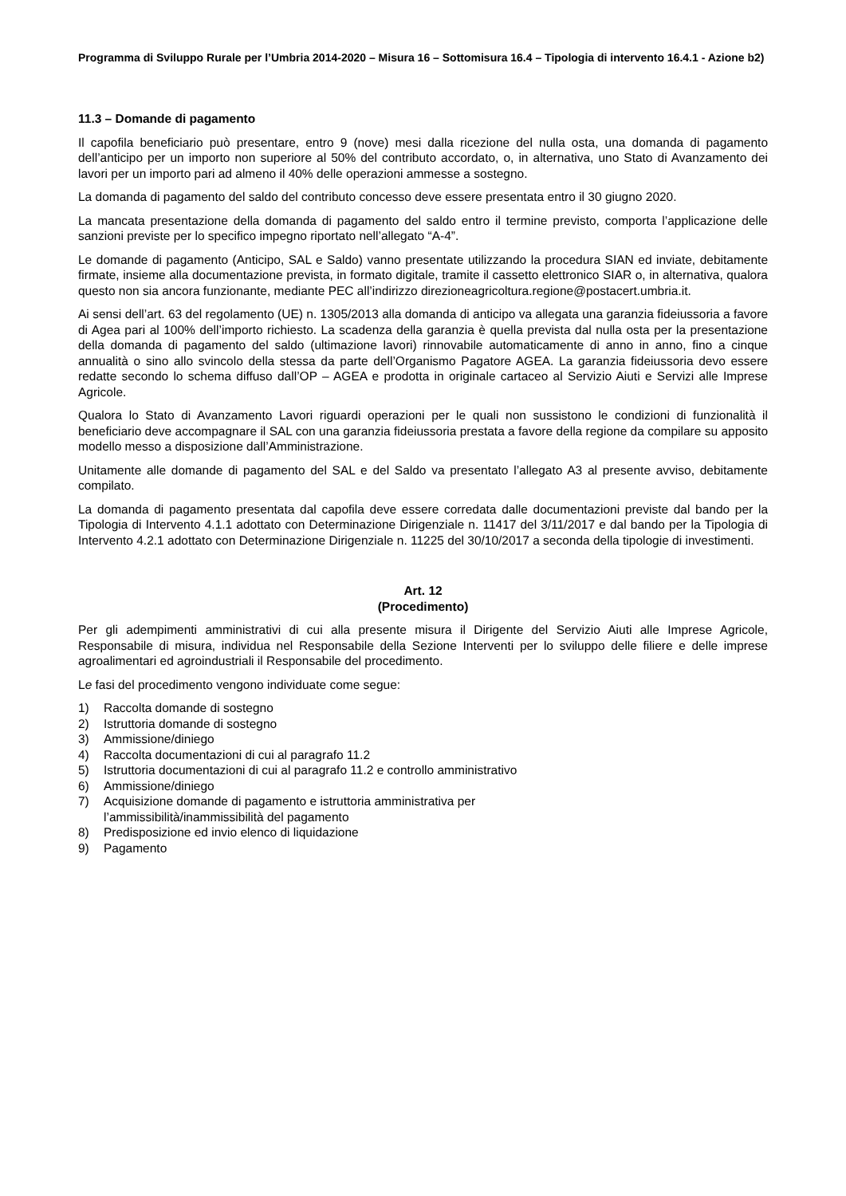Programma di Sviluppo Rurale per l’Umbria 2014-2020 – Misura 16 – Sottomisura 16.4 – Tipologia di intervento 16.4.1 - Azione b2)
11.3 – Domande di pagamento
Il capofila beneficiario può presentare, entro 9 (nove) mesi dalla ricezione del nulla osta, una domanda di pagamento dell’anticipo per un importo non superiore al 50% del contributo accordato, o, in alternativa, uno Stato di Avanzamento dei lavori per un importo pari ad almeno il 40% delle operazioni ammesse a sostegno.
La domanda di pagamento del saldo del contributo concesso deve essere presentata entro il 30 giugno 2020.
La mancata presentazione della domanda di pagamento del saldo entro il termine previsto, comporta l’applicazione delle sanzioni previste per lo specifico impegno riportato nell’allegato “A-4”.
Le domande di pagamento (Anticipo, SAL e Saldo) vanno presentate utilizzando la procedura SIAN ed inviate, debitamente firmate, insieme alla documentazione prevista, in formato digitale, tramite il cassetto elettronico SIAR o, in alternativa, qualora questo non sia ancora funzionante, mediante PEC all’indirizzo direzioneagricoltura.regione@postacert.umbria.it.
Ai sensi dell’art. 63 del regolamento (UE) n. 1305/2013 alla domanda di anticipo va allegata una garanzia fideiussoria a favore di Agea pari al 100% dell’importo richiesto. La scadenza della garanzia è quella prevista dal nulla osta per la presentazione della domanda di pagamento del saldo (ultimazione lavori) rinnovabile automaticamente di anno in anno, fino a cinque annualità o sino allo svincolo della stessa da parte dell’Organismo Pagatore AGEA. La garanzia fideiussoria devo essere redatte secondo lo schema diffuso dall’OP – AGEA e prodotta in originale cartaceo al Servizio Aiuti e Servizi alle Imprese Agricole.
Qualora lo Stato di Avanzamento Lavori riguardi operazioni per le quali non sussistono le condizioni di funzionalità il beneficiario deve accompagnare il SAL con una garanzia fideiussoria prestata a favore della regione da compilare su apposito modello messo a disposizione dall’Amministrazione.
Unitamente alle domande di pagamento del SAL e del Saldo va presentato l’allegato A3 al presente avviso, debitamente compilato.
La domanda di pagamento presentata dal capofila deve essere corredata dalle documentazioni previste dal bando per la Tipologia di Intervento 4.1.1 adottato con Determinazione Dirigenziale n. 11417 del 3/11/2017 e dal bando per la Tipologia di Intervento 4.2.1 adottato con Determinazione Dirigenziale n. 11225 del 30/10/2017 a seconda della tipologie di investimenti.
Art. 12
(Procedimento)
Per gli adempimenti amministrativi di cui alla presente misura il Dirigente del Servizio Aiuti alle Imprese Agricole, Responsabile di misura, individua nel Responsabile della Sezione Interventi per lo sviluppo delle filiere e delle imprese agroalimentari ed agroindustriali il Responsabile del procedimento.
Le fasi del procedimento vengono individuate come segue:
1) Raccolta domande di sostegno
2) Istruttoria domande di sostegno
3) Ammissione/diniego
4) Raccolta documentazioni di cui al paragrafo 11.2
5) Istruttoria documentazioni di cui al paragrafo 11.2 e controllo amministrativo
6) Ammissione/diniego
7) Acquisizione domande di pagamento e istruttoria amministrativa per
l’ammissibilità/inammissibilità del pagamento
8) Predisposizione ed invio elenco di liquidazione
9) Pagamento